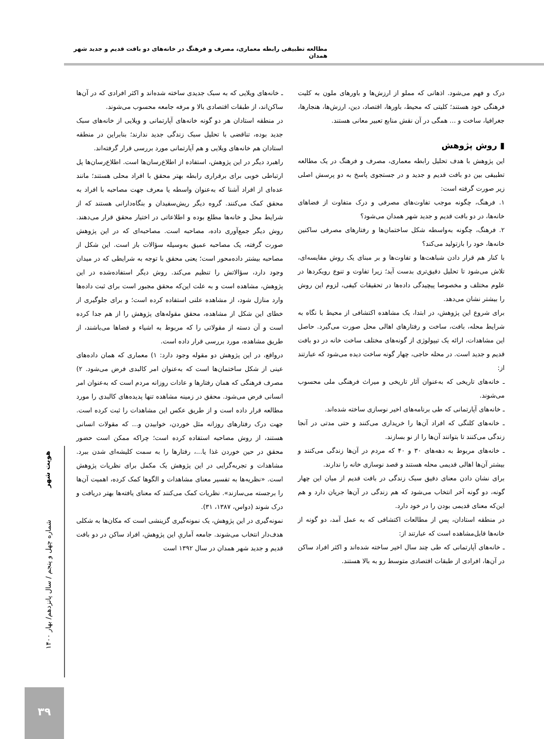مطالعه تطبیقی رابطه معماری، مصرف و فرهنگ در خانه‌های دو بافت قدیم و جدید شهر همدان
درک و فهم می‌شود. اذهانی که مملو از ارزش‌ها و باورهای ملون به کلیت فرهنگی خود هستند؛ کلیتی که محیط، باورها، اقتصاد، دین، ارزش‌ها، هنجارها، جغرافیا، ساخت و ... همگی در آن نقش منابع تعبیر معانی هستند.
▮ روش پژوهش
این پژوهش با هدف تحلیل رابطه معماری، مصرف و فرهنگ در یک مطالعه تطبیقی بین دو بافت قدیم و جدید و در جستجوی پاسخ به دو پرسش اصلی زیر صورت گرفته است:
۱. فرهنگ، چگونه موجب تفاوت‌های مصرفی و درک متفاوت از فضاهای خانه‌ها، در دو بافت قدیم و جدید شهر همدان می‌شود؟
۲. فرهنگ، چگونه به‌واسطه شکل ساختمان‌ها و رفتارهای مصرفی ساکنین خانه‌ها، خود را بازتولید می‌کند؟
با کنار هم قرار دادن شباهت‌ها و تفاوت‌ها و بر مبنای یک روش مقایسه‌ای، تلاش می‌شود تا تحلیل دقیق‌تری بدست آید؛ زیرا تفاوت و تنوع رویکردها در علوم مختلف و مخصوصا پیچیدگی داده‌ها در تحقیقات کیفی، لزوم این روش را بیشتر نشان می‌دهد.
برای شروع این پژوهش، در ابتدا، یک مشاهده اکتشافی از محیط با نگاه به شرایط محله، بافت، ساخت و رفتارهای اهالی محل صورت می‌گیرد. حاصل این مشاهدات، ارائه یک تیپولوژی از گونه‌های مختلف ساخت خانه در دو بافت قدیم و جدید است. در محله حاجی، چهار گونه ساخت دیده می‌شود که عبارتند از:
ـ خانه‌های تاریخی که به‌عنوان آثار تاریخی و میراث فرهنگی ملی محسوب می‌شوند.
ـ خانه‌های آپارتمانی که طی برنامه‌های اخیر نوسازی ساخته شده‌اند.
ـ خانه‌های کلنگی که افراد آن‌ها را خریداری می‌کنند و حتی مدتی در آنجا زندگی می‌کنند تا بتوانند آن‌ها را از نو بسازند.
ـ خانه‌های مربوط به دهه‌های ۳۰ و ۴۰ که مردم در آن‌ها زندگی می‌کنند و بیشتر آن‌ها اهالی قدیمی محله هستند و قصد نوسازی خانه را ندارند.
برای نشان دادن معنای دقیق سبک زندگی در بافت قدیم از میان این چهار گونه، دو گونه آخر انتخاب می‌شود که هم زندگی در آن‌ها جریان دارد و هم این‌که معنای قدیمی بودن را در خود دارد.
در منطقه استادان، پس از مطالعات اکتشافی که به عمل آمد، دو گونه از خانه‌ها قابل‌مشاهده است که عبارتند از:
ـ خانه‌های آپارتمانی که طی چند سال اخیر ساخته شده‌اند و اکثر افراد ساکن در آن‌ها، افرادی از طبقات اقتصادی متوسط رو به بالا هستند.
ـ خانه‌های ویلایی که به سبک جدیدی ساخته شده‌اند و اکثر افرادی که در آن‌ها ساکن‌اند، از طبقات اقتصادی بالا و مرفه جامعه محسوب می‌شوند.
در منطقه استادان هر دو گونه خانه‌های آپارتمانی و ویلایی از خانه‌های سبک جدید بوده، تناقضی با تحلیل سبک زندگی جدید ندارند؛ بنابراین در منطقه استادان هم خانه‌های ویلایی و هم آپارتمانی مورد بررسی قرار گرفته‌اند.
راهبرد دیگر در این پژوهش، استفاده از اطلاع‌رسان‌ها است. اطلاع‌رسان‌ها پل ارتباطی خوبی برای برقراری رابطه بهتر محقق با افراد محلی هستند؛ مانند عده‌ای از افراد آشنا که به‌عنوان واسطه یا معرف جهت مصاحبه با افراد به محقق کمک می‌کنند. گروه دیگر ریش‌سفیدان و بنگاه‌دارانی هستند که از شرایط محل و خانه‌ها مطلع بوده و اطلاعاتی در اختیار محقق قرار می‌دهند. روش دیگر جمع‌آوری داده، مصاحبه است. مصاحبه‌ای که در این پژوهش صورت گرفته، یک مصاحبه عمیق به‌وسیله سؤالات باز است. این شکل از مصاحبه بیشتر داده‌محور است؛ یعنی محقق با توجه به شرایطی که در میدان وجود دارد، سؤالاتش را تنظیم می‌کند. روش دیگر استفاده‌شده در این پژوهش، مشاهده است و به علت این‌که محقق مجبور است برای ثبت داده‌ها وارد منازل شود، از مشاهده علنی استفاده کرده است؛ و برای جلوگیری از خطای این شکل از مشاهده، محقق مقوله‌های پژوهش را از هم جدا کرده است و آن دسته از مقولاتی را که مربوط به اشیاء و فضاها می‌باشند، از طریق مشاهده، مورد بررسی قرار داده است.
درواقع، در این پژوهش دو مقوله وجود دارد: ۱) معماری که همان داده‌های عینی از شکل ساختمان‌ها است که به‌عنوان امر کالبدی فرض می‌شود. ۲) مصرف فرهنگی که همان رفتارها و عادات روزانه مردم است که به‌عنوان امر انسانی فرض می‌شود. محقق در زمینه مشاهده تنها پدیده‌های کالبدی را مورد مطالعه قرار داده است و از طریق عکس این مشاهدات را ثبت کرده است. جهت درک رفتارهای روزانه مثل خوردن، خوابیدن و... که مقولات انسانی هستند، از روش مصاحبه استفاده کرده است؛ چراکه ممکن است حضور محقق در حین خوردن غذا یا...، رفتارها را به سمت کلیشه‌ای شدن ببرد. مشاهدات و تجربه‌گرایی در این پژوهش یک مکمل برای نظریات پژوهش است. «نظریه‌ها به تفسیر معنای مشاهدات و الگوها کمک کرده، اهمیت آن‌ها را برجسته می‌سازند». نظریات کمک می‌کنند که معنای یافته‌ها بهتر دریافت و درک شوند (دواس، ۱۳۸۷، ۳۱).
نمونه‌گیری در این پژوهش، یک نمونه‌گیری گزینشی است که مکان‌ها به شکلی هدف‌دار انتخاب می‌شوند. جامعه آماریِ این پژوهش، افراد ساکن در دو بافت قدیم و جدید شهر همدان در سال ۱۳۹۲ است
هویت شهر
شماره چهل و پنجم / سال پانزدهم/ بهار ۱۴۰۰
۳۹